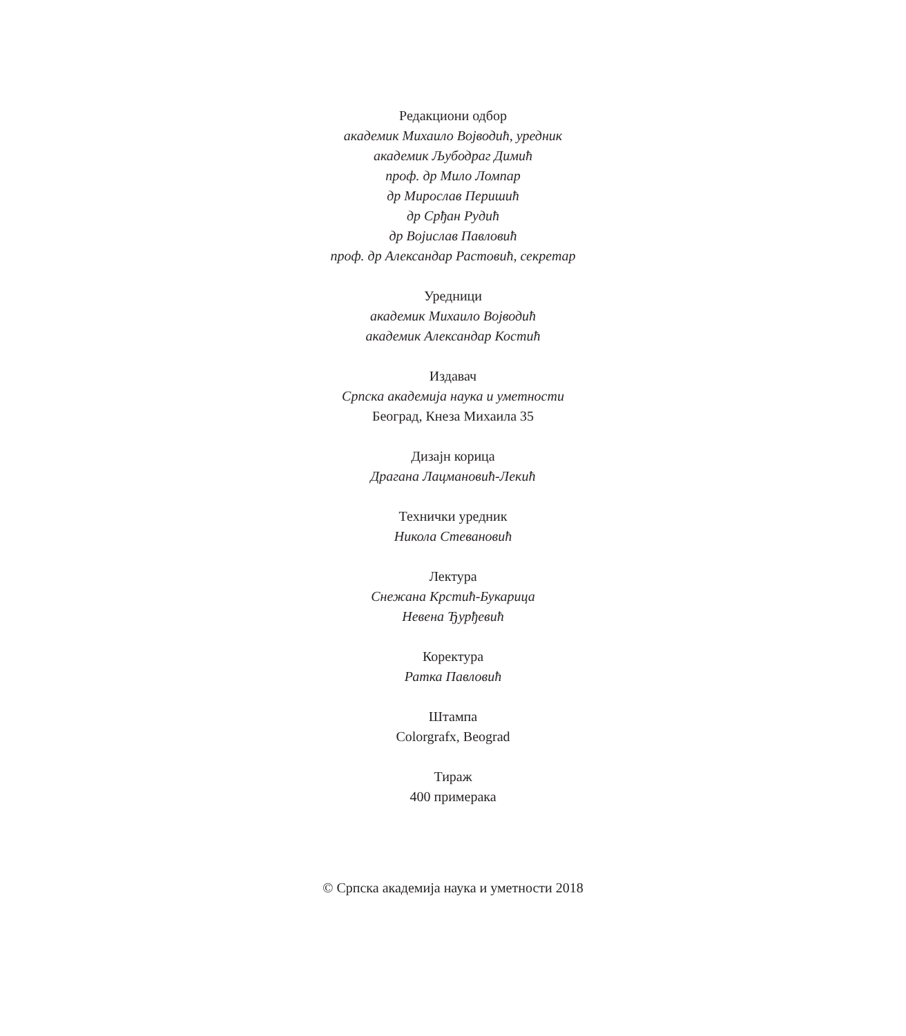Редакциони одбор
академик Михаило Војводић, уредник
академик Љубодраг Димић
проф. др Мило Ломпар
др Мирослав Перишић
др Срђан Рудић
др Војислав Павловић
проф. др Александар Растовић, секретар
Уредници
академик Михаило Војводић
академик Александар Костић
Издавач
Српска академија наука и уметности
Београд, Кнеза Михаила 35
Дизајн корица
Драгана Лацмановић-Лекић
Технички уредник
Никола Стевановић
Лектура
Снежана Крстић-Букарица
Невена Ђурђевић
Коректура
Ратка Павловић
Штампа
Colorgrafx, Beograd
Тираж
400 примерака
© Српска академија наука и уметности 2018